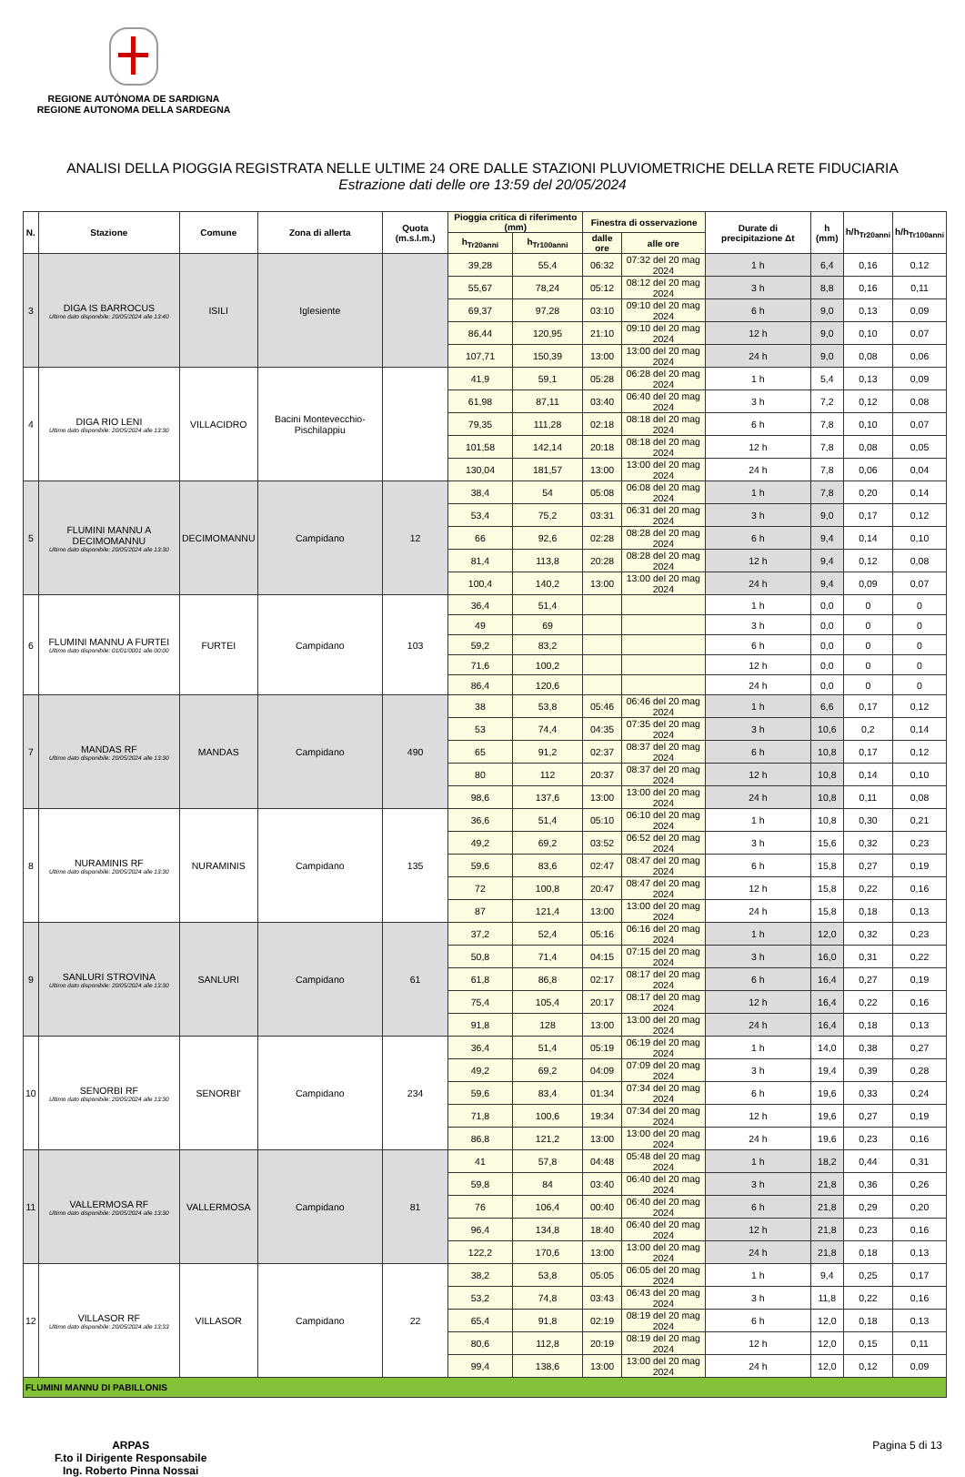REGIONE AUTÒNOMA DE SARDIGNA
REGIONE AUTONOMA DELLA SARDEGNA
ANALISI DELLA PIOGGIA REGISTRATA NELLE ULTIME 24 ORE DALLE STAZIONI PLUVIOMETRICHE DELLA RETE FIDUCIARIA
Estrazione dati delle ore 13:59 del 20/05/2024
| N. | Stazione | Comune | Zona di allerta | Quota (m.s.l.m.) | Pioggia critica di riferimento (mm) | | Finestra di osservazione | | Durate di precipitazione Δt | h (mm) | h/h<sub>Tr20anni</sub> | h/h<sub>Tr100anni</sub> |
| --- | --- | --- | --- | --- | --- | --- | --- | --- | --- | --- | --- | --- |
| | | | | | h<sub>Tr20anni</sub> | h<sub>Tr100anni</sub> | dalle ore | alle ore | | | | |
| 3 | DIGA IS BARROCUS Ultimo dato disponibile: 20/05/2024 alle 13:40 | ISILI | Iglesiente | | 39,28 | 55,4 | 06:32 | 07:32 del 20 mag 2024 | 1 h | 6,4 | 0,16 | 0,12 |
| | | | | | 55,67 | 78,24 | 05:12 | 08:12 del 20 mag 2024 | 3 h | 8,8 | 0,16 | 0,11 |
| | | | | | 69,37 | 97,28 | 03:10 | 09:10 del 20 mag 2024 | 6 h | 9,0 | 0,13 | 0,09 |
| | | | | | 86,44 | 120,95 | 21:10 | 09:10 del 20 mag 2024 | 12 h | 9,0 | 0,10 | 0,07 |
| | | | | | 107,71 | 150,39 | 13:00 | 13:00 del 20 mag 2024 | 24 h | 9,0 | 0,08 | 0,06 |
| 4 | DIGA RIO LENI Ultimo dato disponibile: 20/05/2024 alle 13:30 | VILLACIDRO | Bacini Montevecchio-Pischilappiu | | 41,9 | 59,1 | 05:28 | 06:28 del 20 mag 2024 | 1 h | 5,4 | 0,13 | 0,09 |
| | | | | | 61,98 | 87,11 | 03:40 | 06:40 del 20 mag 2024 | 3 h | 7,2 | 0,12 | 0,08 |
| | | | | | 79,35 | 111,28 | 02:18 | 08:18 del 20 mag 2024 | 6 h | 7,8 | 0,10 | 0,07 |
| | | | | | 101,58 | 142,14 | 20:18 | 08:18 del 20 mag 2024 | 12 h | 7,8 | 0,08 | 0,05 |
| | | | | | 130,04 | 181,57 | 13:00 | 13:00 del 20 mag 2024 | 24 h | 7,8 | 0,06 | 0,04 |
| 5 | FLUMINI MANNU A DECIMOMANNU Ultimo dato disponibile: 20/05/2024 alle 13:30 | DECIMOMANNU | Campidano | 12 | 38,4 | 54 | 05:08 | 06:08 del 20 mag 2024 | 1 h | 7,8 | 0,20 | 0,14 |
| | | | | | 53,4 | 75,2 | 03:31 | 06:31 del 20 mag 2024 | 3 h | 9,0 | 0,17 | 0,12 |
| | | | | | 66 | 92,6 | 02:28 | 08:28 del 20 mag 2024 | 6 h | 9,4 | 0,14 | 0,10 |
| | | | | | 81,4 | 113,8 | 20:28 | 08:28 del 20 mag 2024 | 12 h | 9,4 | 0,12 | 0,08 |
| | | | | | 100,4 | 140,2 | 13:00 | 13:00 del 20 mag 2024 | 24 h | 9,4 | 0,09 | 0,07 |
| 6 | FLUMINI MANNU A FURTEI Ultimo dato disponibile: 01/01/0001 alle 00:00 | FURTEI | Campidano | 103 | 36,4 | 51,4 | | | 1 h | 0,0 | 0 | 0 |
| | | | | | 49 | 69 | | | 3 h | 0,0 | 0 | 0 |
| | | | | | 59,2 | 83,2 | | | 6 h | 0,0 | 0 | 0 |
| | | | | | 71,6 | 100,2 | | | 12 h | 0,0 | 0 | 0 |
| | | | | | 86,4 | 120,6 | | | 24 h | 0,0 | 0 | 0 |
| 7 | MANDAS RF Ultimo dato disponibile: 20/05/2024 alle 13:30 | MANDAS | Campidano | 490 | 38 | 53,8 | 05:46 | 06:46 del 20 mag 2024 | 1 h | 6,6 | 0,17 | 0,12 |
| | | | | | 53 | 74,4 | 04:35 | 07:35 del 20 mag 2024 | 3 h | 10,6 | 0,2 | 0,14 |
| | | | | | 65 | 91,2 | 02:37 | 08:37 del 20 mag 2024 | 6 h | 10,8 | 0,17 | 0,12 |
| | | | | | 80 | 112 | 20:37 | 08:37 del 20 mag 2024 | 12 h | 10,8 | 0,14 | 0,10 |
| | | | | | 98,6 | 137,6 | 13:00 | 13:00 del 20 mag 2024 | 24 h | 10,8 | 0,11 | 0,08 |
| 8 | NURAMINIS RF Ultimo dato disponibile: 20/05/2024 alle 13:30 | NURAMINIS | Campidano | 135 | 36,6 | 51,4 | 05:10 | 06:10 del 20 mag 2024 | 1 h | 10,8 | 0,30 | 0,21 |
| | | | | | 49,2 | 69,2 | 03:52 | 06:52 del 20 mag 2024 | 3 h | 15,6 | 0,32 | 0,23 |
| | | | | | 59,6 | 83,6 | 02:47 | 08:47 del 20 mag 2024 | 6 h | 15,8 | 0,27 | 0,19 |
| | | | | | 72 | 100,8 | 20:47 | 08:47 del 20 mag 2024 | 12 h | 15,8 | 0,22 | 0,16 |
| | | | | | 87 | 121,4 | 13:00 | 13:00 del 20 mag 2024 | 24 h | 15,8 | 0,18 | 0,13 |
| 9 | SANLURI STROVINA Ultimo dato disponibile: 20/05/2024 alle 13:30 | SANLURI | Campidano | 61 | 37,2 | 52,4 | 05:16 | 06:16 del 20 mag 2024 | 1 h | 12,0 | 0,32 | 0,23 |
| | | | | | 50,8 | 71,4 | 04:15 | 07:15 del 20 mag 2024 | 3 h | 16,0 | 0,31 | 0,22 |
| | | | | | 61,8 | 86,8 | 02:17 | 08:17 del 20 mag 2024 | 6 h | 16,4 | 0,27 | 0,19 |
| | | | | | 75,4 | 105,4 | 20:17 | 08:17 del 20 mag 2024 | 12 h | 16,4 | 0,22 | 0,16 |
| | | | | | 91,8 | 128 | 13:00 | 13:00 del 20 mag 2024 | 24 h | 16,4 | 0,18 | 0,13 |
| 10 | SENORBI RF Ultimo dato disponibile: 20/05/2024 alle 13:30 | SENORBI' | Campidano | 234 | 36,4 | 51,4 | 05:19 | 06:19 del 20 mag 2024 | 1 h | 14,0 | 0,38 | 0,27 |
| | | | | | 49,2 | 69,2 | 04:09 | 07:09 del 20 mag 2024 | 3 h | 19,4 | 0,39 | 0,28 |
| | | | | | 59,6 | 83,4 | 01:34 | 07:34 del 20 mag 2024 | 6 h | 19,6 | 0,33 | 0,24 |
| | | | | | 71,8 | 100,6 | 19:34 | 07:34 del 20 mag 2024 | 12 h | 19,6 | 0,27 | 0,19 |
| | | | | | 86,8 | 121,2 | 13:00 | 13:00 del 20 mag 2024 | 24 h | 19,6 | 0,23 | 0,16 |
| 11 | VALLERMOSA RF Ultimo dato disponibile: 20/05/2024 alle 13:30 | VALLERMOSA | Campidano | 81 | 41 | 57,8 | 04:48 | 05:48 del 20 mag 2024 | 1 h | 18,2 | 0,44 | 0,31 |
| | | | | | 59,8 | 84 | 03:40 | 06:40 del 20 mag 2024 | 3 h | 21,8 | 0,36 | 0,26 |
| | | | | | 76 | 106,4 | 00:40 | 06:40 del 20 mag 2024 | 6 h | 21,8 | 0,29 | 0,20 |
| | | | | | 96,4 | 134,8 | 18:40 | 06:40 del 20 mag 2024 | 12 h | 21,8 | 0,23 | 0,16 |
| | | | | | 122,2 | 170,6 | 13:00 | 13:00 del 20 mag 2024 | 24 h | 21,8 | 0,18 | 0,13 |
| 12 | VILLASOR RF Ultimo dato disponibile: 20/05/2024 alle 13:33 | VILLASOR | Campidano | 22 | 38,2 | 53,8 | 05:05 | 06:05 del 20 mag 2024 | 1 h | 9,4 | 0,25 | 0,17 |
| | | | | | 53,2 | 74,8 | 03:43 | 06:43 del 20 mag 2024 | 3 h | 11,8 | 0,22 | 0,16 |
| | | | | | 65,4 | 91,8 | 02:19 | 08:19 del 20 mag 2024 | 6 h | 12,0 | 0,18 | 0,13 |
| | | | | | 80,6 | 112,8 | 20:19 | 08:19 del 20 mag 2024 | 12 h | 12,0 | 0,15 | 0,11 |
| | | | | | 99,4 | 138,6 | 13:00 | 13:00 del 20 mag 2024 | 24 h | 12,0 | 0,12 | 0,09 |
| FLUMINI MANNU DI PABILLONIS | | | | | | | | | | | | |
ARPAS
F.to il Dirigente Responsabile
Ing. Roberto Pinna Nossai
Pagina 5 di 13